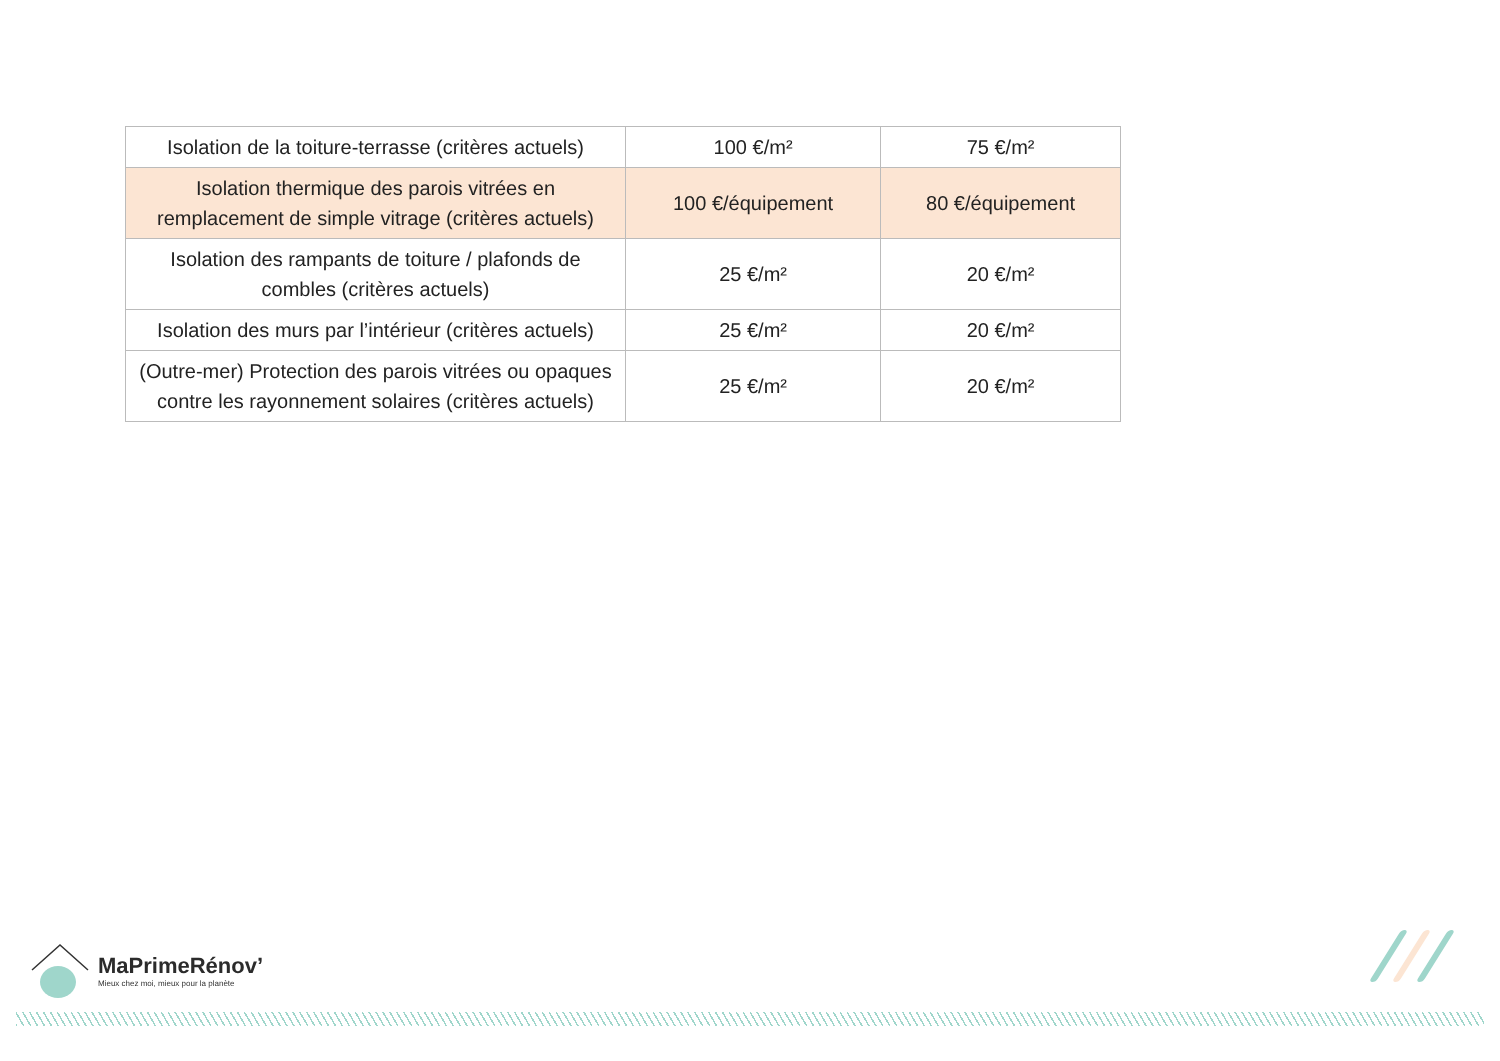| Isolation de la toiture-terrasse (critères actuels) | 100 €/m² | 75 €/m² |
| Isolation thermique des parois vitrées en remplacement de simple vitrage (critères actuels) | 100 €/équipement | 80 €/équipement |
| Isolation des rampants de toiture / plafonds de combles (critères actuels) | 25 €/m² | 20 €/m² |
| Isolation des murs par l’intérieur (critères actuels) | 25 €/m² | 20 €/m² |
| (Outre-mer) Protection des parois vitrées ou opaques contre les rayonnement solaires (critères actuels) | 25 €/m² | 20 €/m² |
MaPrimeRénov’
Mieux chez moi, mieux pour la planète